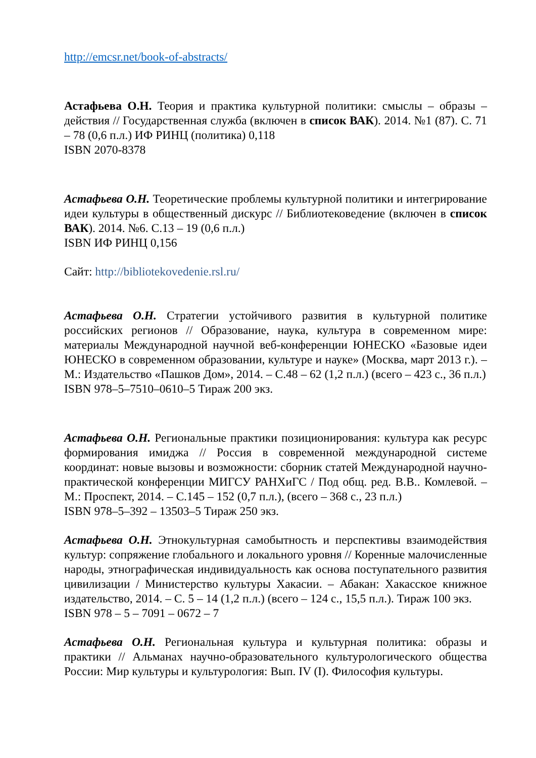http://emcsr.net/book-of-abstracts/
Астафьева О.Н. Теория и практика культурной политики: смыслы – образы – действия // Государственная служба (включен в список ВАК). 2014. №1 (87). С. 71 – 78 (0,6 п.л.) ИФ РИНЦ (политика) 0,118
ISBN 2070-8378
Астафьева О.Н. Теоретические проблемы культурной политики и интегрирование идеи культуры в общественный дискурс // Библиотековедение (включен в список ВАК). 2014. №6. С.13 – 19 (0,6 п.л.)
ISBN ИФ РИНЦ 0,156
Сайт: http://bibliotekovedenie.rsl.ru/
Астафьева О.Н. Стратегии устойчивого развития в культурной политике российских регионов // Образование, наука, культура в современном мире: материалы Международной научной веб-конференции ЮНЕСКО «Базовые идеи ЮНЕСКО в современном образовании, культуре и науке» (Москва, март 2013 г.). – М.: Издательство «Пашков Дом», 2014. – С.48 – 62 (1,2 п.л.) (всего – 423 с., 36 п.л.)
ISBN 978–5–7510–0610–5 Тираж 200 экз.
Астафьева О.Н. Региональные практики позиционирования: культура как ресурс формирования имиджа // Россия в современной международной системе координат: новые вызовы и возможности: сборник статей Международной научно-практической конференции МИГСУ РАНХиГС / Под общ. ред. В.В.. Комлевой. – М.: Проспект, 2014. – С.145 – 152 (0,7 п.л.), (всего – 368 с., 23 п.л.)
ISBN 978–5–392 – 13503–5 Тираж 250 экз.
Астафьева О.Н. Этнокультурная самобытность и перспективы взаимодействия культур: сопряжение глобального и локального уровня // Коренные малочисленные народы, этнографическая индивидуальность как основа поступательного развития цивилизации / Министерство культуры Хакасии. – Абакан: Хакасское книжное издательство, 2014. – С. 5 – 14 (1,2 п.л.) (всего – 124 с., 15,5 п.л.). Тираж 100 экз.
ISBN 978 – 5 – 7091 – 0672 – 7
Астафьева О.Н. Региональная культура и культурная политика: образы и практики // Альманах научно-образовательного культурологического общества России: Мир культуры и культурология: Вып. IV (I). Философия культуры.